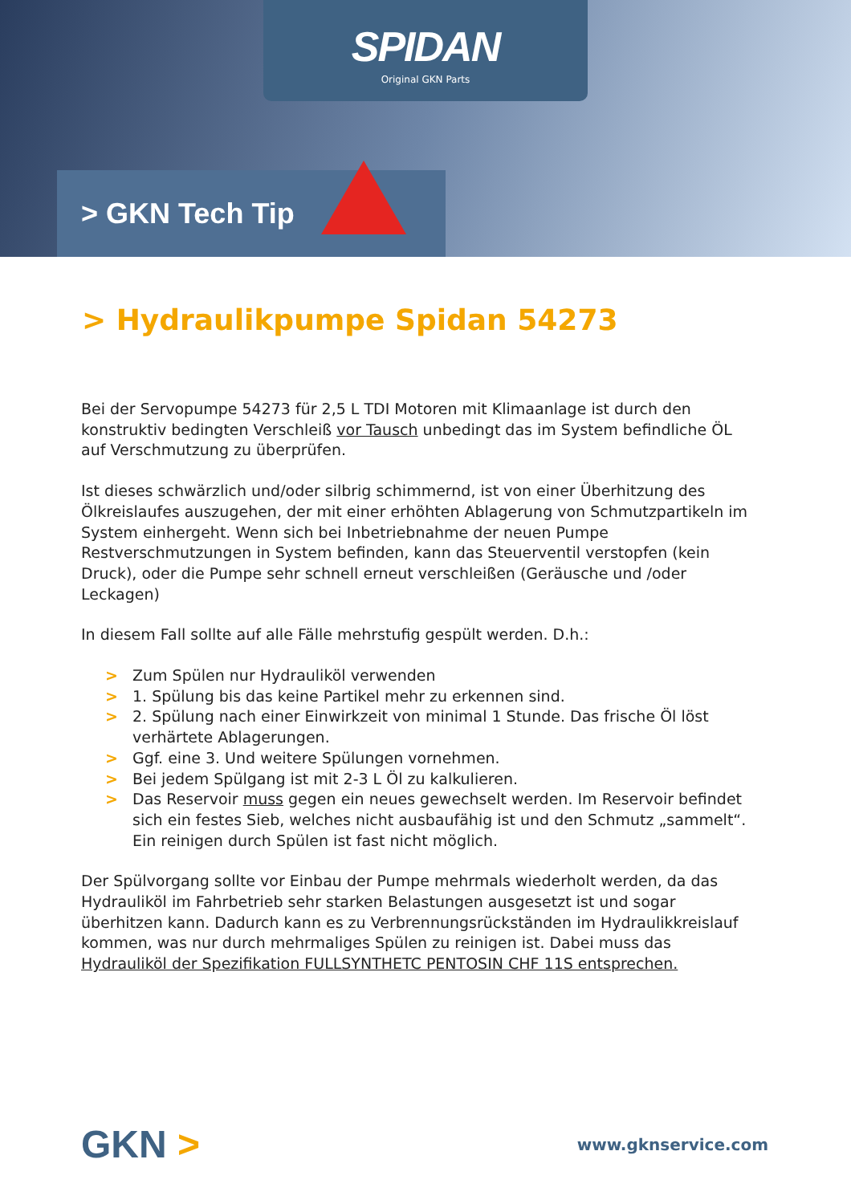SPIDAN
Original GKN Parts
> GKN Tech Tip
> Hydraulikpumpe Spidan 54273
Bei der Servopumpe 54273 für 2,5 L TDI Motoren mit Klimaanlage ist durch den konstruktiv bedingten Verschleiß vor Tausch unbedingt das im System befindliche ÖL auf Verschmutzung zu überprüfen.
Ist dieses schwärzlich und/oder silbrig schimmernd, ist von einer Überhitzung des Ölkreislaufes auszugehen, der mit einer erhöhten Ablagerung von Schmutzpartikeln im System einhergeht. Wenn sich bei Inbetriebnahme der neuen Pumpe Restverschmutzungen in System befinden, kann das Steuerventil verstopfen (kein Druck), oder die Pumpe sehr schnell erneut verschleißen (Geräusche und /oder Leckagen)
In diesem Fall sollte auf alle Fälle mehrstufig gespült werden. D.h.:
> Zum Spülen nur Hydrauliköl verwenden
> 1. Spülung bis das keine Partikel mehr zu erkennen sind.
> 2. Spülung nach einer Einwirkzeit von minimal 1 Stunde. Das frische Öl löst verhärtete Ablagerungen.
> Ggf. eine 3. Und weitere Spülungen vornehmen.
> Bei jedem Spülgang ist mit 2-3 L Öl zu kalkulieren.
> Das Reservoir muss gegen ein neues gewechselt werden. Im Reservoir befindet sich ein festes Sieb, welches nicht ausbaufähig ist und den Schmutz „sammelt“. Ein reinigen durch Spülen ist fast nicht möglich.
Der Spülvorgang sollte vor Einbau der Pumpe mehrmals wiederholt werden, da das Hydrauliköl im Fahrbetrieb sehr starken Belastungen ausgesetzt ist und sogar überhitzen kann. Dadurch kann es zu Verbrennungsrückständen im Hydraulikkreislauf kommen, was nur durch mehrmaliges Spülen zu reinigen ist. Dabei muss das Hydrauliköl der Spezifikation FULLSYNTHETC PENTOSIN CHF 11S entsprechen.
GKN >
www.gknservice.com